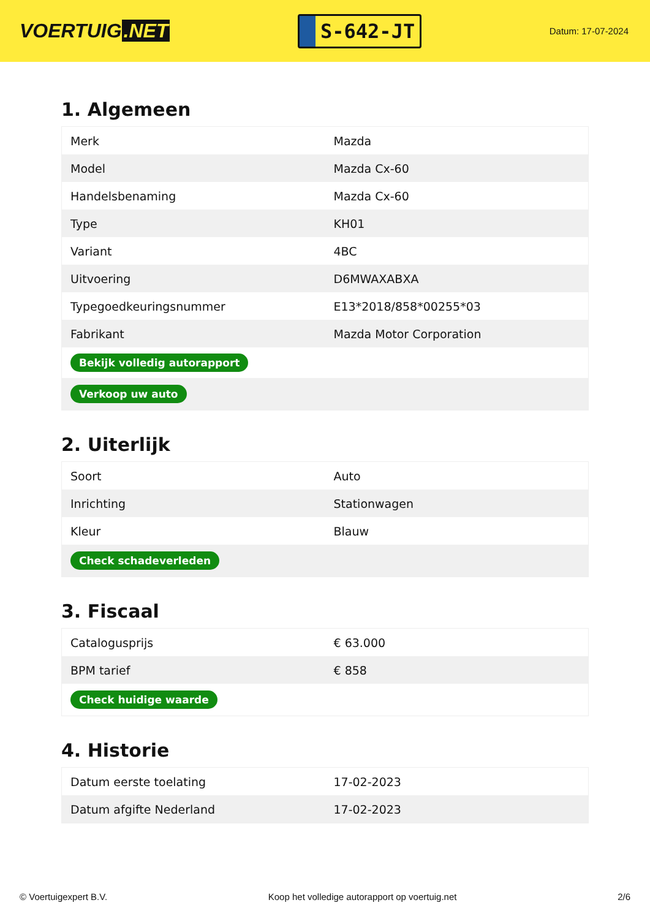VOERTUIG.NET
S-642-JT
Datum: 17-07-2024
1. Algemeen
| Merk | Mazda |
| Model | Mazda Cx-60 |
| Handelsbenaming | Mazda Cx-60 |
| Type | KH01 |
| Variant | 4BC |
| Uitvoering | D6MWAXABXA |
| Typegoedkeuringsnummer | E13*2018/858*00255*03 |
| Fabrikant | Mazda Motor Corporation |
| Bekijk volledig autorapport | |
| Verkoop uw auto | |
2. Uiterlijk
| Soort | Auto |
| Inrichting | Stationwagen |
| Kleur | Blauw |
| Check schadeverleden | |
3. Fiscaal
| Catalogusprijs | € 63.000 |
| BPM tarief | € 858 |
| Check huidige waarde | |
4. Historie
| Datum eerste toelating | 17-02-2023 |
| Datum afgifte Nederland | 17-02-2023 |
© Voertuigexpert B.V. Koop het volledige autorapport op voertuig.net 2/6